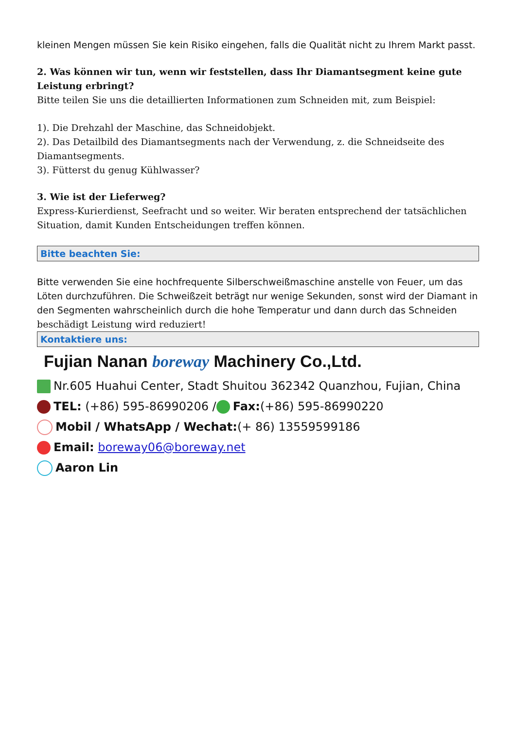kleinen Mengen müssen Sie kein Risiko eingehen, falls die Qualität nicht zu Ihrem Markt passt.
2. Was können wir tun, wenn wir feststellen, dass Ihr Diamantsegment keine gute Leistung erbringt?
Bitte teilen Sie uns die detaillierten Informationen zum Schneiden mit, zum Beispiel:
1). Die Drehzahl der Maschine, das Schneidobjekt.
2). Das Detailbild des Diamantsegments nach der Verwendung, z. die Schneidseite des Diamantsegments.
3). Fütterst du genug Kühlwasser?
3. Wie ist der Lieferweg?
Express-Kurierdienst, Seefracht und so weiter. Wir beraten entsprechend der tatsächlichen Situation, damit Kunden Entscheidungen treffen können.
Bitte beachten Sie:
Bitte verwenden Sie eine hochfrequente Silberschweißmaschine anstelle von Feuer, um das Löten durchzuführen. Die Schweißzeit beträgt nur wenige Sekunden, sonst wird der Diamant in den Segmenten wahrscheinlich durch die hohe Temperatur und dann durch das Schneiden beschädigt Leistung wird reduziert!
Kontaktiere uns:
Fujian Nanan boreway Machinery Co.,Ltd.
Nr.605 Huahui Center, Stadt Shuitou 362342 Quanzhou, Fujian, China
TEL: (+86) 595-86990206 / Fax:(+86) 595-86990220
Mobil / WhatsApp / Wechat:(+ 86) 13559599186
Email: boreway06@boreway.net
Aaron Lin